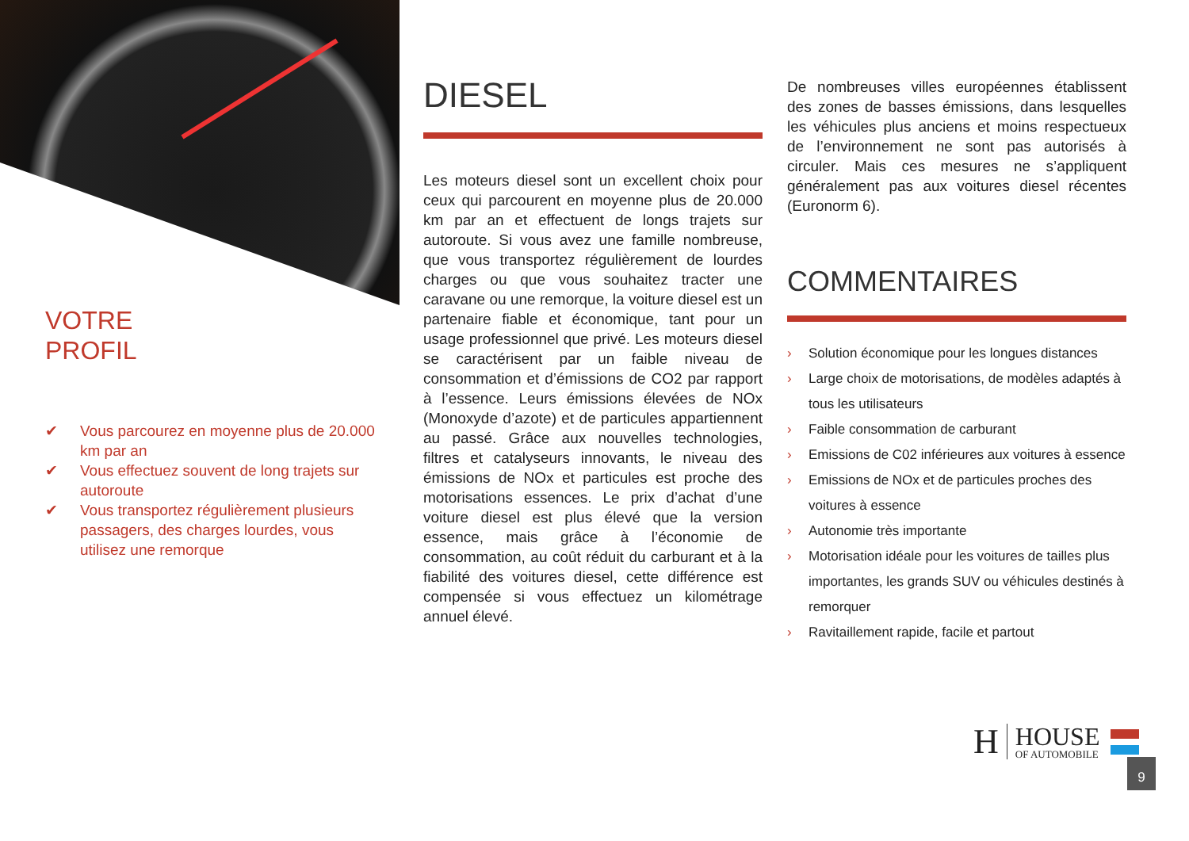VOTRE
PROFIL
✔ Vous parcourez en moyenne plus de 20.000 km par an
✔ Vous effectuez souvent de long trajets sur autoroute
✔ Vous transportez régulièrement plusieurs passagers, des charges lourdes, vous utilisez une remorque
DIESEL
Les moteurs diesel sont un excellent choix pour ceux qui parcourent en moyenne plus de 20.000 km par an et effectuent de longs trajets sur autoroute. Si vous avez une famille nombreuse, que vous transportez régulièrement de lourdes charges ou que vous souhaitez tracter une caravane ou une remorque, la voiture diesel est un partenaire fiable et économique, tant pour un usage professionnel que privé. Les moteurs diesel se caractérisent par un faible niveau de consommation et d’émissions de CO2 par rapport à l’essence. Leurs émissions élevées de NOx (Monoxyde d’azote) et de particules appartiennent au passé. Grâce aux nouvelles technologies, filtres et catalyseurs innovants, le niveau des émissions de NOx et particules est proche des motorisations essences. Le prix d’achat d’une voiture diesel est plus élevé que la version essence, mais grâce à l’économie de consommation, au coût réduit du carburant et à la fiabilité des voitures diesel, cette différence est compensée si vous effectuez un kilométrage annuel élevé.
De nombreuses villes européennes établissent des zones de basses émissions, dans lesquelles les véhicules plus anciens et moins respectueux de l’environnement ne sont pas autorisés à circuler. Mais ces mesures ne s’appliquent généralement pas aux voitures diesel récentes (Euronorm 6).
COMMENTAIRES
› Solution économique pour les longues distances
› Large choix de motorisations, de modèles adaptés à tous les utilisateurs
› Faible consommation de carburant
› Emissions de C02 inférieures aux voitures à essence
› Emissions de NOx et de particules proches des voitures à essence
› Autonomie très importante
› Motorisation idéale pour les voitures de tailles plus importantes, les grands SUV ou véhicules destinés à remorquer
› Ravitaillement rapide, facile et partout
H
HOUSE
OF AUTOMOBILE
9